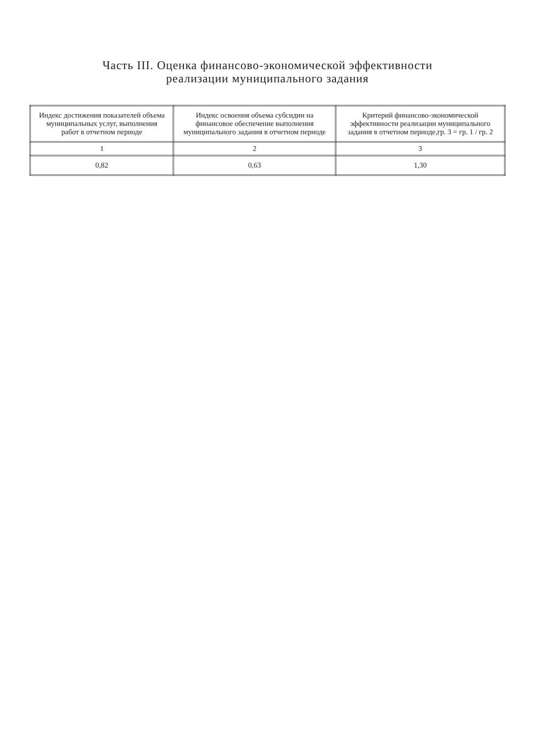Часть III. Оценка финансово-экономической эффективности
реализации муниципального задания
| Индекс достижения показателей объема муниципальных услуг, выполнения работ в отчетном периоде | Индекс освоения объема субсидии на финансовое обеспечение выполнения муниципального задания в отчетном периоде | Критерий финансово-экономической эффективности реализации муниципального задания в отчетном периоде,гр. 3 = гр. 1 / гр. 2 |
| --- | --- | --- |
| 1 | 2 | 3 |
| 0,82 | 0,63 | 1,30 |